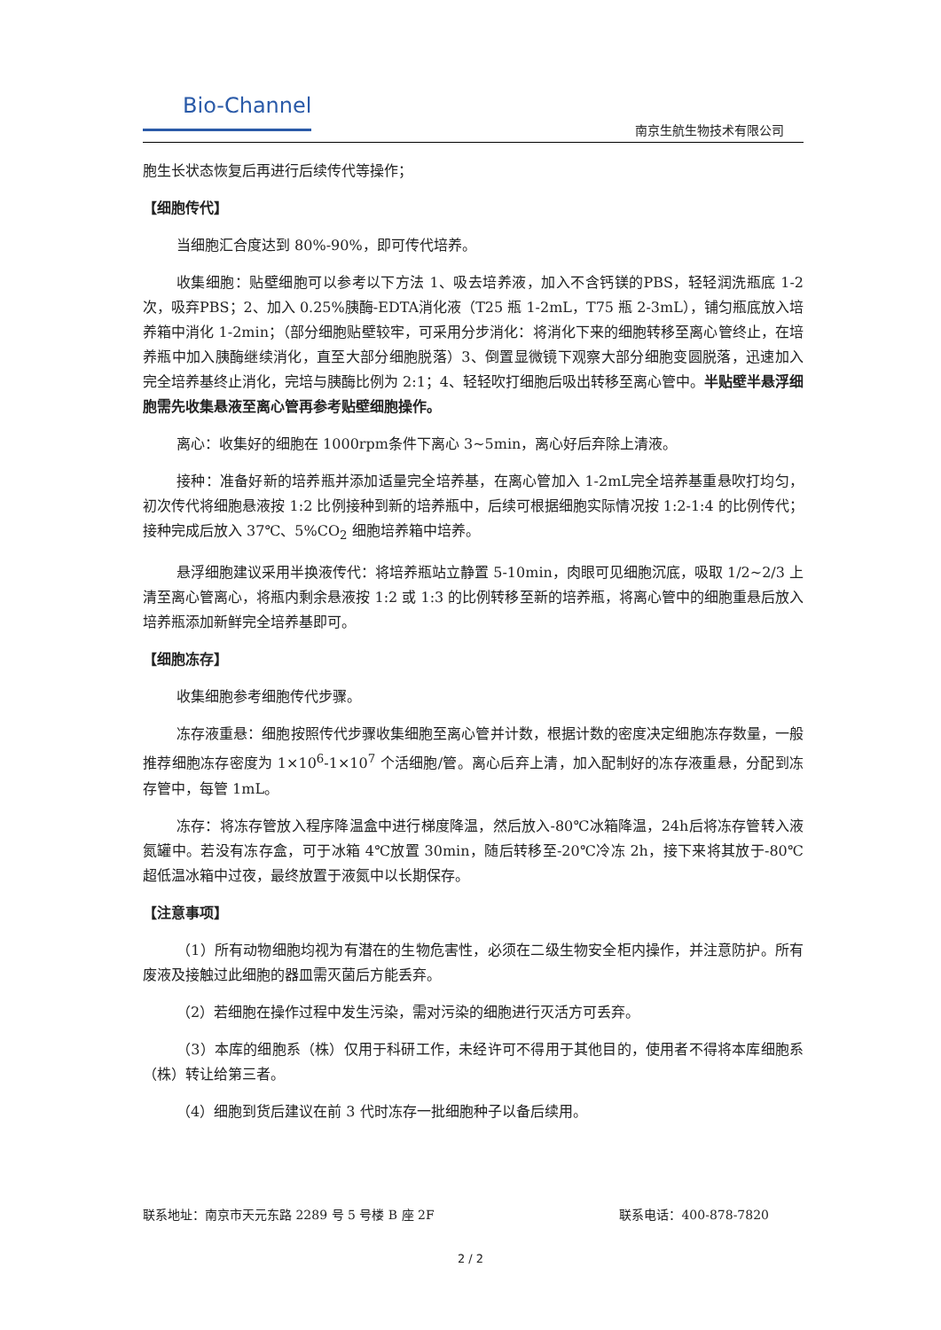Bio-Channel
南京生航生物技术有限公司
胞生长状态恢复后再进行后续传代等操作；
【细胞传代】
当细胞汇合度达到 80%-90%，即可传代培养。
收集细胞：贴壁细胞可以参考以下方法 1、吸去培养液，加入不含钙镁的PBS，轻轻润洗瓶底 1-2 次，吸弃PBS；2、加入 0.25%胰酶-EDTA消化液（T25 瓶 1-2mL，T75 瓶 2-3mL），铺匀瓶底放入培养箱中消化 1-2min；（部分细胞贴壁较牢，可采用分步消化：将消化下来的细胞转移至离心管终止，在培养瓶中加入胰酶继续消化，直至大部分细胞脱落）3、倒置显微镜下观察大部分细胞变圆脱落，迅速加入完全培养基终止消化，完培与胰酶比例为 2:1；4、轻轻吹打细胞后吸出转移至离心管中。半贴壁半悬浮细胞需先收集悬液至离心管再参考贴壁细胞操作。
离心：收集好的细胞在 1000rpm条件下离心 3~5min，离心好后弃除上清液。
接种：准备好新的培养瓶并添加适量完全培养基，在离心管加入 1-2mL完全培养基重悬吹打均匀，初次传代将细胞悬液按 1:2 比例接种到新的培养瓶中，后续可根据细胞实际情况按 1:2-1:4 的比例传代；接种完成后放入 37℃、5%CO<sub>2</sub> 细胞培养箱中培养。
悬浮细胞建议采用半换液传代：将培养瓶站立静置 5-10min，肉眼可见细胞沉底，吸取 1/2~2/3 上清至离心管离心，将瓶内剩余悬液按 1:2 或 1:3 的比例转移至新的培养瓶，将离心管中的细胞重悬后放入培养瓶添加新鲜完全培养基即可。
【细胞冻存】
收集细胞参考细胞传代步骤。
冻存液重悬：细胞按照传代步骤收集细胞至离心管并计数，根据计数的密度决定细胞冻存数量，一般推荐细胞冻存密度为 1×10<sup>6</sup>-1×10<sup>7</sup> 个活细胞/管。离心后弃上清，加入配制好的冻存液重悬，分配到冻存管中，每管 1mL。
冻存：将冻存管放入程序降温盒中进行梯度降温，然后放入-80℃冰箱降温，24h后将冻存管转入液氮罐中。若没有冻存盒，可于冰箱 4℃放置 30min，随后转移至-20℃冷冻 2h，接下来将其放于-80℃超低温冰箱中过夜，最终放置于液氮中以长期保存。
【注意事项】
（1）所有动物细胞均视为有潜在的生物危害性，必须在二级生物安全柜内操作，并注意防护。所有废液及接触过此细胞的器皿需灭菌后方能丢弃。
（2）若细胞在操作过程中发生污染，需对污染的细胞进行灭活方可丢弃。
（3）本库的细胞系（株）仅用于科研工作，未经许可不得用于其他目的，使用者不得将本库细胞系（株）转让给第三者。
（4）细胞到货后建议在前 3 代时冻存一批细胞种子以备后续用。
联系地址：南京市天元东路 2289 号 5 号楼 B 座 2F 联系电话：400-878-7820
2 / 2